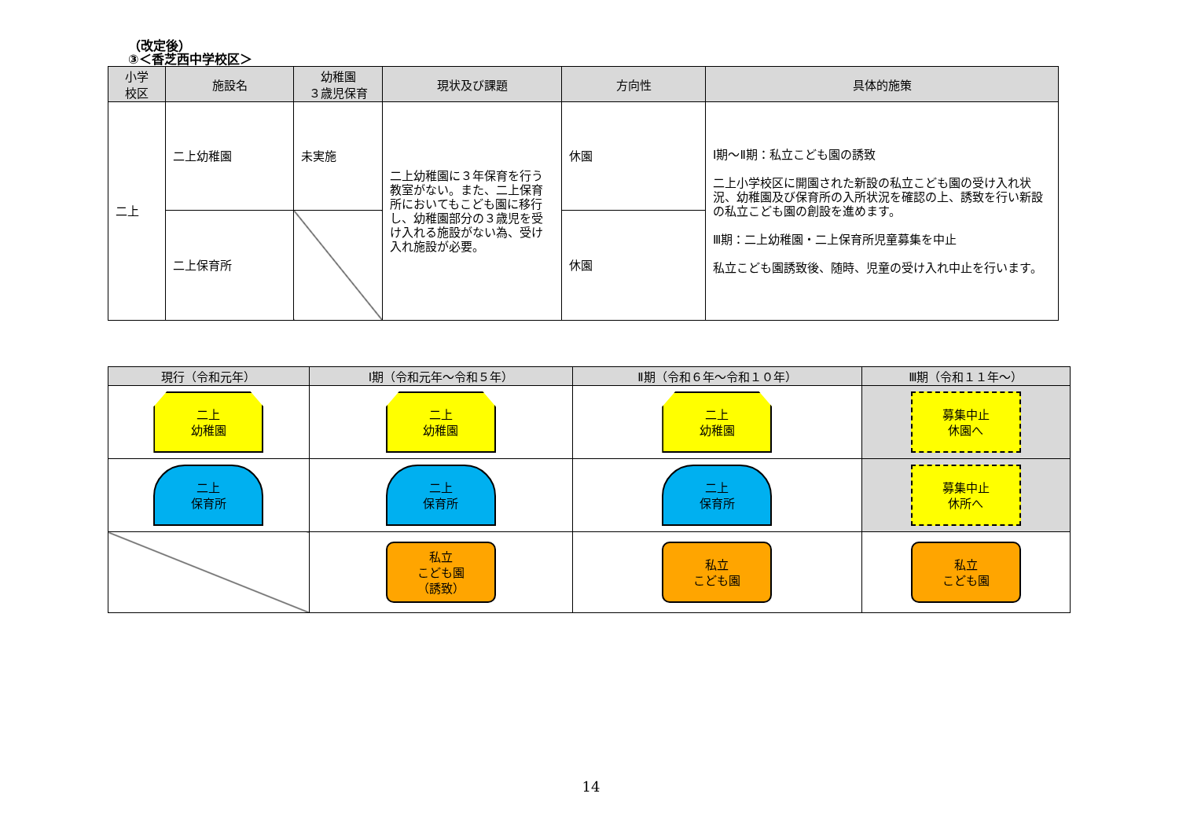（改定後）
③＜香芝西中学校区＞
| 小学 校区 | 施設名 | 幼稚園 ３歳児保育 | 現状及び課題 | 方向性 | 具体的施策 |
| --- | --- | --- | --- | --- | --- |
| 二上 | 二上幼稚園 | 未実施 | 二上幼稚園に３年保育を行う教室がない。また、二上保育所においてもこども園に移行し、幼稚園部分の３歳児を受け入れる施設がない為、受け入れ施設が必要。 | 休園 | Ⅰ期～Ⅱ期：私立こども園の誘致 二上小学校区に開園された新設の私立こども園の受け入れ状況、幼稚園及び保育所の入所状況を確認の上、誘致を行い新設の私立こども園の創設を進めます。 Ⅲ期：二上幼稚園・二上保育所児童募集を中止 私立こども園誘致後、随時、児童の受け入れ中止を行います。 |
| | 二上保育所 | | | 休園 | |
| 現行（令和元年） | Ⅰ期（令和元年～令和５年） | Ⅱ期（令和６年～令和１０年） | Ⅲ期（令和１１年～） |
| --- | --- | --- | --- |
| 二上 幼稚園 | 二上 幼稚園 | 二上 幼稚園 | 募集中止 休園へ |
| 二上 保育所 | 二上 保育所 | 二上 保育所 | 募集中止 休所へ |
| | 私立 こども園 （誘致） | 私立 こども園 | 私立 こども園 |
14